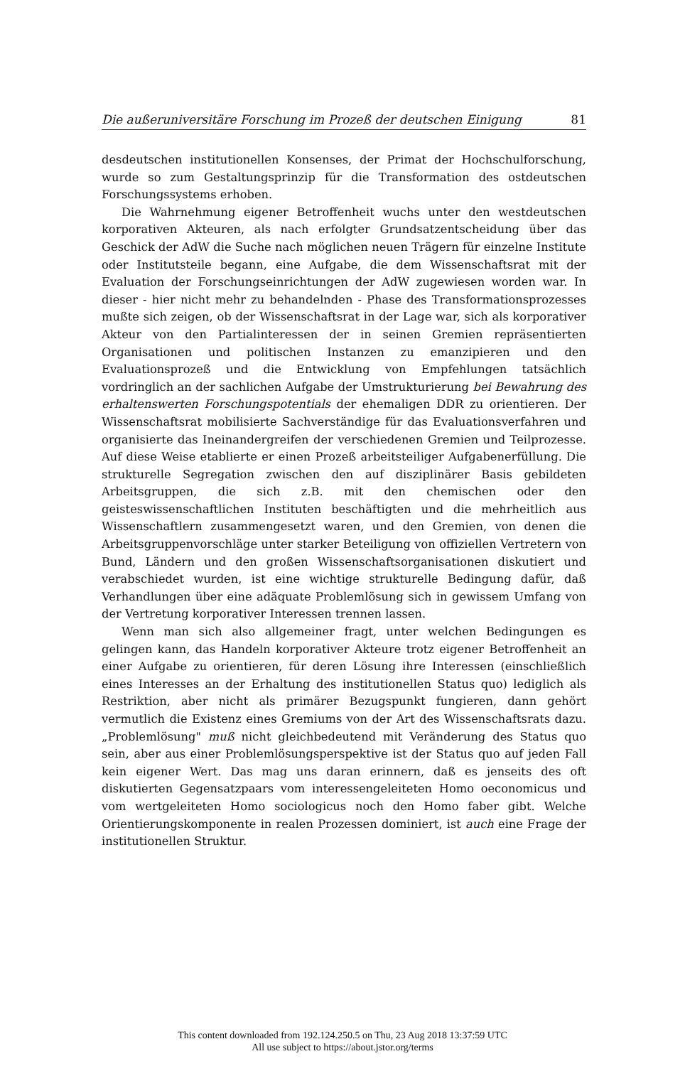Die außeruniversitäre Forschung im Prozeß der deutschen Einigung 81
desdeutschen institutionellen Konsenses, der Primat der Hochschulforschung, wurde so zum Gestaltungsprinzip für die Transformation des ostdeutschen Forschungssystems erhoben.
Die Wahrnehmung eigener Betroffenheit wuchs unter den westdeutschen korporativen Akteuren, als nach erfolgter Grundsatzentscheidung über das Geschick der AdW die Suche nach möglichen neuen Trägern für einzelne Institute oder Institutsteile begann, eine Aufgabe, die dem Wissenschaftsrat mit der Evaluation der Forschungseinrichtungen der AdW zugewiesen worden war. In dieser - hier nicht mehr zu behandelnden - Phase des Transformationsprozesses mußte sich zeigen, ob der Wissenschaftsrat in der Lage war, sich als korporativer Akteur von den Partialinteressen der in seinen Gremien repräsentierten Organisationen und politischen Instanzen zu emanzipieren und den Evaluationsprozeß und die Entwicklung von Empfehlungen tatsächlich vordringlich an der sachlichen Aufgabe der Umstrukturierung bei Bewahrung des erhaltenswerten Forschungspotentials der ehemaligen DDR zu orientieren. Der Wissenschaftsrat mobilisierte Sachverständige für das Evaluationsverfahren und organisierte das Ineinandergreifen der verschiedenen Gremien und Teilprozesse. Auf diese Weise etablierte er einen Prozeß arbeitsteiliger Aufgabenerfüllung. Die strukturelle Segregation zwischen den auf disziplinärer Basis gebildeten Arbeitsgruppen, die sich z.B. mit den chemischen oder den geisteswissenschaftlichen Instituten beschäftigten und die mehrheitlich aus Wissenschaftlern zusammengesetzt waren, und den Gremien, von denen die Arbeitsgruppenvorschläge unter starker Beteiligung von offiziellen Vertretern von Bund, Ländern und den großen Wissenschaftsorganisationen diskutiert und verabschiedet wurden, ist eine wichtige strukturelle Bedingung dafür, daß Verhandlungen über eine adäquate Problemlösung sich in gewissem Umfang von der Vertretung korporativer Interessen trennen lassen.
Wenn man sich also allgemeiner fragt, unter welchen Bedingungen es gelingen kann, das Handeln korporativer Akteure trotz eigener Betroffenheit an einer Aufgabe zu orientieren, für deren Lösung ihre Interessen (einschließlich eines Interesses an der Erhaltung des institutionellen Status quo) lediglich als Restriktion, aber nicht als primärer Bezugspunkt fungieren, dann gehört vermutlich die Existenz eines Gremiums von der Art des Wissenschaftsrats dazu. „Problemlösung" muß nicht gleichbedeutend mit Veränderung des Status quo sein, aber aus einer Problemlösungsperspektive ist der Status quo auf jeden Fall kein eigener Wert. Das mag uns daran erinnern, daß es jenseits des oft diskutierten Gegensatzpaars vom interessengeleiteten Homo oeconomicus und vom wertgeleiteten Homo sociologicus noch den Homo faber gibt. Welche Orientierungskomponente in realen Prozessen dominiert, ist auch eine Frage der institutionellen Struktur.
This content downloaded from 192.124.250.5 on Thu, 23 Aug 2018 13:37:59 UTC
All use subject to https://about.jstor.org/terms